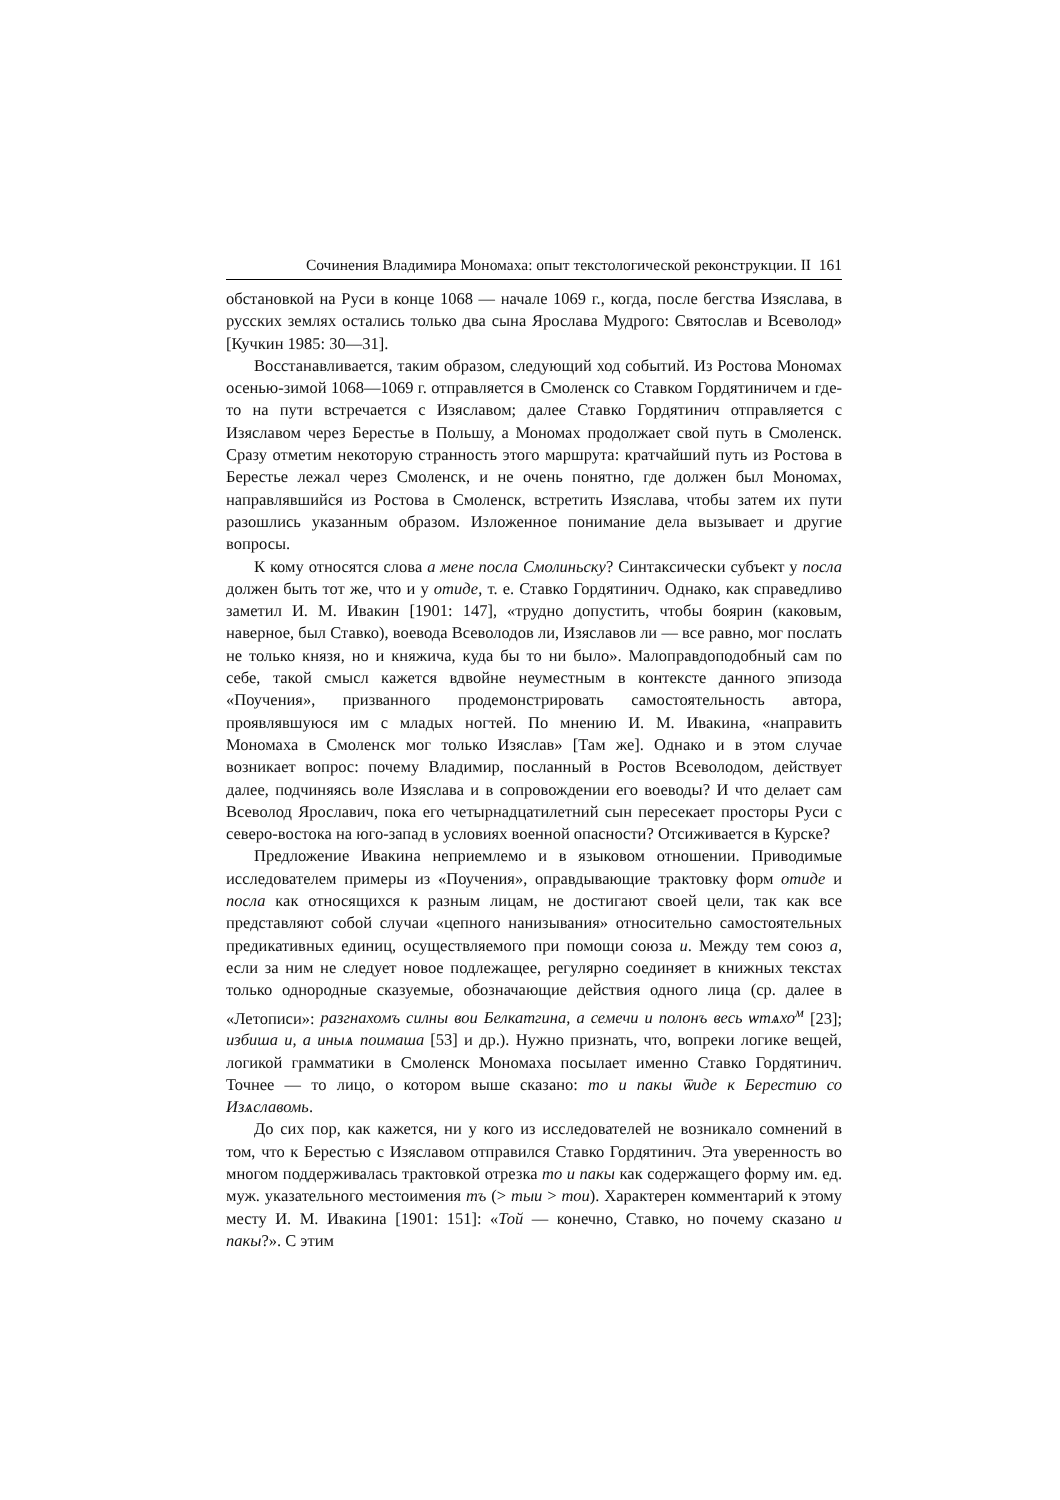Сочинения Владимира Мономаха: опыт текстологической реконструкции. II 161
обстановкой на Руси в конце 1068 — начале 1069 г., когда, после бегства Изяслава, в русских землях остались только два сына Ярослава Мудрого: Святослав и Всеволод» [Кучкин 1985: 30—31].
Восстанавливается, таким образом, следующий ход событий. Из Ростова Мономах осенью-зимой 1068—1069 г. отправляется в Смоленск со Ставком Гордятиничем и где-то на пути встречается с Изяславом; далее Ставко Гордятинич отправляется с Изяславом через Берестье в Польшу, а Мономах продолжает свой путь в Смоленск. Сразу отметим некоторую странность этого маршрута: кратчайший путь из Ростова в Берестье лежал через Смоленск, и не очень понятно, где должен был Мономах, направлявшийся из Ростова в Смоленск, встретить Изяслава, чтобы затем их пути разошлись указанным образом. Изложенное понимание дела вызывает и другие вопросы.
К кому относятся слова а мене посла Смолиньску? Синтаксически субъект у посла должен быть тот же, что и у отиде, т. е. Ставко Гордятинич. Однако, как справедливо заметил И. М. Ивакин [1901: 147], «трудно допустить, чтобы боярин (каковым, наверное, был Ставко), воевода Всеволодов ли, Изяславов ли — все равно, мог послать не только князя, но и княжича, куда бы то ни было». Малоправдоподобный сам по себе, такой смысл кажется вдвойне неуместным в контексте данного эпизода «Поучения», призванного продемонстрировать самостоятельность автора, проявлявшуюся им с младых ногтей. По мнению И. М. Ивакина, «направить Мономаха в Смоленск мог только Изяслав» [Там же]. Однако и в этом случае возникает вопрос: почему Владимир, посланный в Ростов Всеволодом, действует далее, подчиняясь воле Изяслава и в сопровождении его воеводы? И что делает сам Всеволод Ярославич, пока его четырнадцатилетний сын пересекает просторы Руси с северо-востока на юго-запад в условиях военной опасности? Отсиживается в Курске?
Предложение Ивакина неприемлемо и в языковом отношении. Приводимые исследователем примеры из «Поучения», оправдывающие трактовку форм отиде и посла как относящихся к разным лицам, не достигают своей цели, так как все представляют собой случаи «цепного нанизывания» относительно самостоятельных предикативных единиц, осуществляемого при помощи союза и. Между тем союз а, если за ним не следует новое подлежащее, регулярно соединяет в книжных текстах только однородные сказуемые, обозначающие действия одного лица (ср. далее в «Летописи»: разгнахомъ силны вои Белкатгина, а семечи и полонъ весь ѡтѧхо<sup>м</sup> [23]; избиша и, а иныѧ поимаша [53] и др.). Нужно признать, что, вопреки логике вещей, логикой грамматики в Смоленск Мономаха посылает именно Ставко Гордятинич. Точнее — то лицо, о котором выше сказано: то и пакы ѿиде к Берестию со Изѧславомь.
До сих пор, как кажется, ни у кого из исследователей не возникало сомнений в том, что к Берестью с Изяславом отправился Ставко Гордятинич. Эта уверенность во многом поддерживалась трактовкой отрезка то и пакы как содержащего форму им. ед. муж. указательного местоимения тъ (> тыи > тои). Характерен комментарий к этому месту И. М. Ивакина [1901: 151]: «Той — конечно, Ставко, но почему сказано и пакы?». С этим